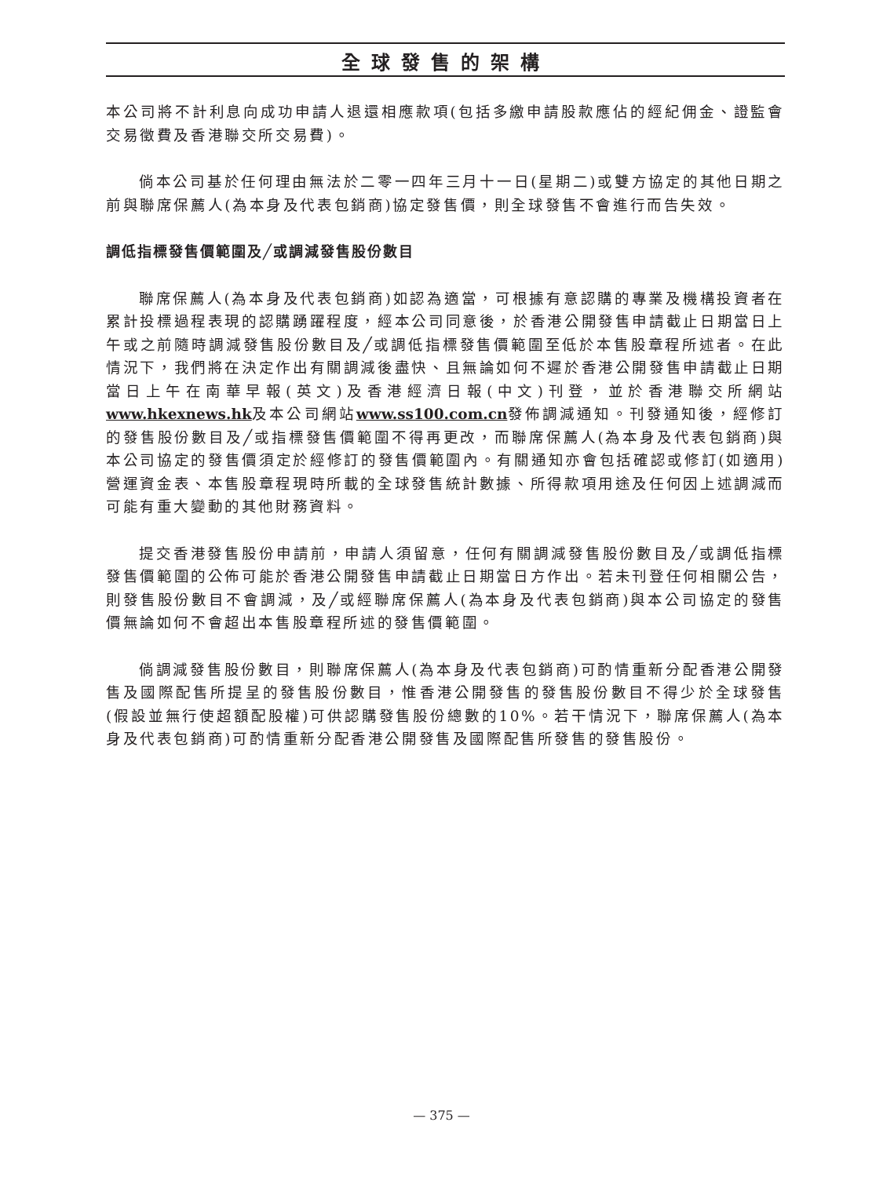全球發售的架構
本公司將不計利息向成功申請人退還相應款項(包括多繳申請股款應佔的經紀佣金、證監會交易徵費及香港聯交所交易費)。
倘本公司基於任何理由無法於二零一四年三月十一日(星期二)或雙方協定的其他日期之前與聯席保薦人(為本身及代表包銷商)協定發售價，則全球發售不會進行而告失效。
調低指標發售價範圍及╱或調減發售股份數目
聯席保薦人(為本身及代表包銷商)如認為適當，可根據有意認購的專業及機構投資者在累計投標過程表現的認購踴躍程度，經本公司同意後，於香港公開發售申請截止日期當日上午或之前隨時調減發售股份數目及╱或調低指標發售價範圍至低於本售股章程所述者。在此情況下，我們將在決定作出有關調減後盡快、且無論如何不遲於香港公開發售申請截止日期當日上午在南華早報(英文)及香港經濟日報(中文)刊登，並於香港聯交所網站www.hkexnews.hk及本公司網站www.ss100.com.cn發佈調減通知。刊發通知後，經修訂的發售股份數目及╱或指標發售價範圍不得再更改，而聯席保薦人(為本身及代表包銷商)與本公司協定的發售價須定於經修訂的發售價範圍內。有關通知亦會包括確認或修訂(如適用)營運資金表、本售股章程現時所載的全球發售統計數據、所得款項用途及任何因上述調減而可能有重大變動的其他財務資料。
提交香港發售股份申請前，申請人須留意，任何有關調減發售股份數目及╱或調低指標發售價範圍的公佈可能於香港公開發售申請截止日期當日方作出。若未刊登任何相關公告，則發售股份數目不會調減，及╱或經聯席保薦人(為本身及代表包銷商)與本公司協定的發售價無論如何不會超出本售股章程所述的發售價範圍。
倘調減發售股份數目，則聯席保薦人(為本身及代表包銷商)可酌情重新分配香港公開發售及國際配售所提呈的發售股份數目，惟香港公開發售的發售股份數目不得少於全球發售(假設並無行使超額配股權)可供認購發售股份總數的10%。若干情況下，聯席保薦人(為本身及代表包銷商)可酌情重新分配香港公開發售及國際配售所發售的發售股份。
— 375 —